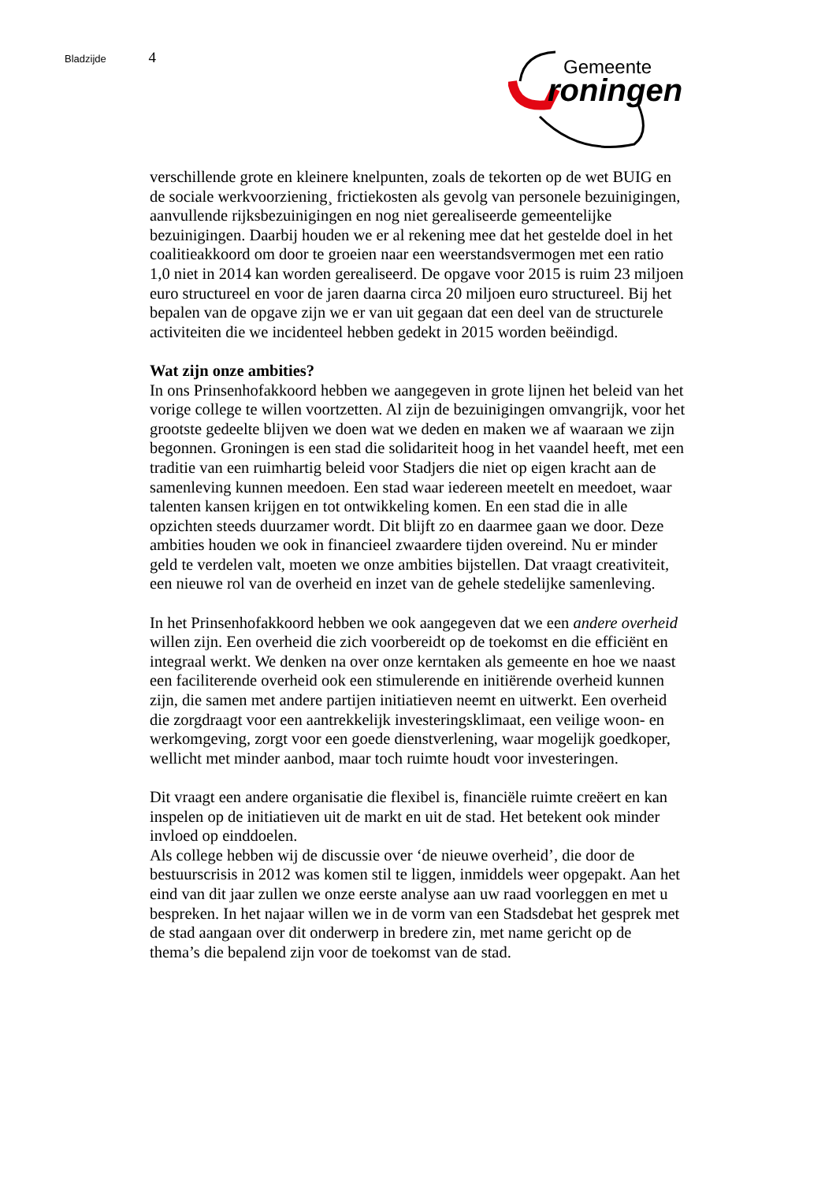Bladzijde 4
Gemeente
roningen
verschillende grote en kleinere knelpunten, zoals de tekorten op de wet BUIG en de sociale werkvoorziening¸ frictiekosten als gevolg van personele bezuinigingen, aanvullende rijksbezuinigingen en nog niet gerealiseerde gemeentelijke bezuinigingen. Daarbij houden we er al rekening mee dat het gestelde doel in het coalitieakkoord om door te groeien naar een weerstandsvermogen met een ratio 1,0 niet in 2014 kan worden gerealiseerd. De opgave voor 2015 is ruim 23 miljoen euro structureel en voor de jaren daarna circa 20 miljoen euro structureel. Bij het bepalen van de opgave zijn we er van uit gegaan dat een deel van de structurele activiteiten die we incidenteel hebben gedekt in 2015 worden beëindigd.
Wat zijn onze ambities?
In ons Prinsenhofakkoord hebben we aangegeven in grote lijnen het beleid van het vorige college te willen voortzetten. Al zijn de bezuinigingen omvangrijk, voor het grootste gedeelte blijven we doen wat we deden en maken we af waaraan we zijn begonnen. Groningen is een stad die solidariteit hoog in het vaandel heeft, met een traditie van een ruimhartig beleid voor Stadjers die niet op eigen kracht aan de samenleving kunnen meedoen. Een stad waar iedereen meetelt en meedoet, waar talenten kansen krijgen en tot ontwikkeling komen. En een stad die in alle opzichten steeds duurzamer wordt. Dit blijft zo en daarmee gaan we door. Deze ambities houden we ook in financieel zwaardere tijden overeind. Nu er minder geld te verdelen valt, moeten we onze ambities bijstellen. Dat vraagt creativiteit, een nieuwe rol van de overheid en inzet van de gehele stedelijke samenleving.
In het Prinsenhofakkoord hebben we ook aangegeven dat we een andere overheid willen zijn. Een overheid die zich voorbereidt op de toekomst en die efficiënt en integraal werkt. We denken na over onze kerntaken als gemeente en hoe we naast een faciliterende overheid ook een stimulerende en initiërende overheid kunnen zijn, die samen met andere partijen initiatieven neemt en uitwerkt. Een overheid die zorgdraagt voor een aantrekkelijk investeringsklimaat, een veilige woon- en werkomgeving, zorgt voor een goede dienstverlening, waar mogelijk goedkoper, wellicht met minder aanbod, maar toch ruimte houdt voor investeringen.
Dit vraagt een andere organisatie die flexibel is, financiële ruimte creëert en kan inspelen op de initiatieven uit de markt en uit de stad. Het betekent ook minder invloed op einddoelen.
Als college hebben wij de discussie over ‘de nieuwe overheid’, die door de bestuurscrisis in 2012 was komen stil te liggen, inmiddels weer opgepakt. Aan het eind van dit jaar zullen we onze eerste analyse aan uw raad voorleggen en met u bespreken. In het najaar willen we in de vorm van een Stadsdebat het gesprek met de stad aangaan over dit onderwerp in bredere zin, met name gericht op de thema’s die bepalend zijn voor de toekomst van de stad.